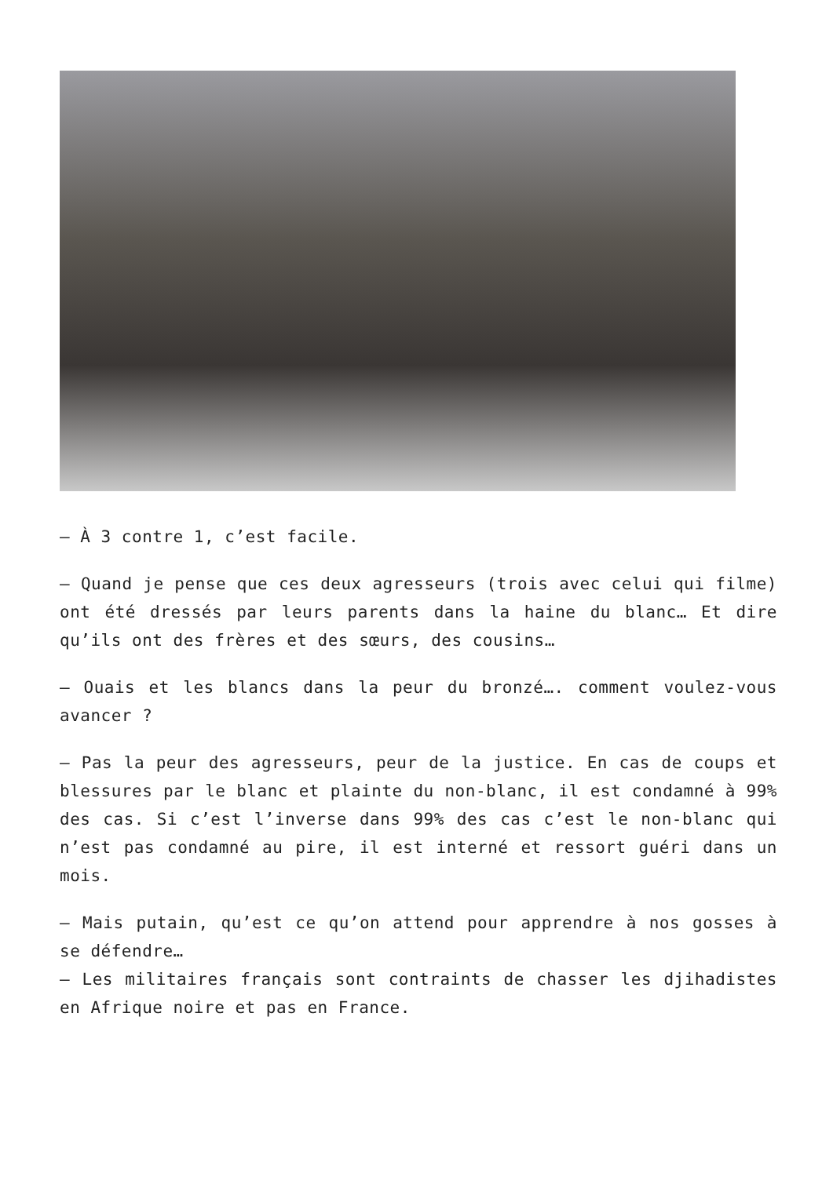– À 3 contre 1, c’est facile.
– Quand je pense que ces deux agresseurs (trois avec celui qui filme) ont été dressés par leurs parents dans la haine du blanc… Et dire qu’ils ont des frères et des sœurs, des cousins…
– Ouais et les blancs dans la peur du bronzé…. comment voulez-vous avancer ?
– Pas la peur des agresseurs, peur de la justice. En cas de coups et blessures par le blanc et plainte du non-blanc, il est condamné à 99% des cas. Si c’est l’inverse dans 99% des cas c’est le non-blanc qui n’est pas condamné au pire, il est interné et ressort guéri dans un mois.
– Mais putain, qu’est ce qu’on attend pour apprendre à nos gosses à se défendre…
– Les militaires français sont contraints de chasser les djihadistes en Afrique noire et pas en France.